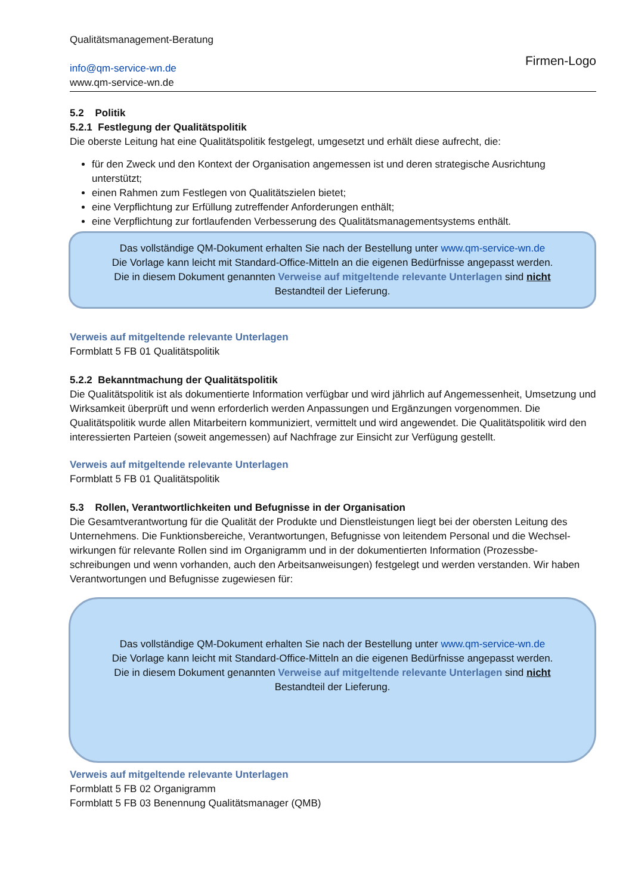Qualitätsmanagement-Beratung
info@qm-service-wn.de
www.qm-service-wn.de
Firmen-Logo
5.2 Politik
5.2.1 Festlegung der Qualitätspolitik
Die oberste Leitung hat eine Qualitätspolitik festgelegt, umgesetzt und erhält diese aufrecht, die:
für den Zweck und den Kontext der Organisation angemessen ist und deren strategische Ausrichtung unterstützt;
einen Rahmen zum Festlegen von Qualitätszielen bietet;
eine Verpflichtung zur Erfüllung zutreffender Anforderungen enthält;
eine Verpflichtung zur fortlaufenden Verbesserung des Qualitätsmanagementsystems enthält.
Das vollständige QM-Dokument erhalten Sie nach der Bestellung unter www.qm-service-wn.de
Die Vorlage kann leicht mit Standard-Office-Mitteln an die eigenen Bedürfnisse angepasst werden.
Die in diesem Dokument genannten Verweise auf mitgeltende relevante Unterlagen sind nicht
Bestandteil der Lieferung.
Verweis auf mitgeltende relevante Unterlagen
Formblatt 5 FB 01 Qualitätspolitik
5.2.2 Bekanntmachung der Qualitätspolitik
Die Qualitätspolitik ist als dokumentierte Information verfügbar und wird jährlich auf Angemessenheit, Umsetzung und Wirksamkeit überprüft und wenn erforderlich werden Anpassungen und Ergänzungen vorgenommen. Die Qualitätspolitik wurde allen Mitarbeitern kommuniziert, vermittelt und wird angewendet. Die Qualitätspolitik wird den interessierten Parteien (soweit angemessen) auf Nachfrage zur Einsicht zur Verfügung gestellt.
Verweis auf mitgeltende relevante Unterlagen
Formblatt 5 FB 01 Qualitätspolitik
5.3 Rollen, Verantwortlichkeiten und Befugnisse in der Organisation
Die Gesamtverantwortung für die Qualität der Produkte und Dienstleistungen liegt bei der obersten Leitung des Unternehmens. Die Funktionsbereiche, Verantwortungen, Befugnisse von leitendem Personal und die Wechsel-wirkungen für relevante Rollen sind im Organigramm und in der dokumentierten Information (Prozessbe-schreibungen und wenn vorhanden, auch den Arbeitsanweisungen) festgelegt und werden verstanden. Wir haben Verantwortungen und Befugnisse zugewiesen für:
Das vollständige QM-Dokument erhalten Sie nach der Bestellung unter www.qm-service-wn.de
Die Vorlage kann leicht mit Standard-Office-Mitteln an die eigenen Bedürfnisse angepasst werden.
Die in diesem Dokument genannten Verweise auf mitgeltende relevante Unterlagen sind nicht
Bestandteil der Lieferung.
Verweis auf mitgeltende relevante Unterlagen
Formblatt 5 FB 02 Organigramm
Formblatt 5 FB 03 Benennung Qualitätsmanager (QMB)